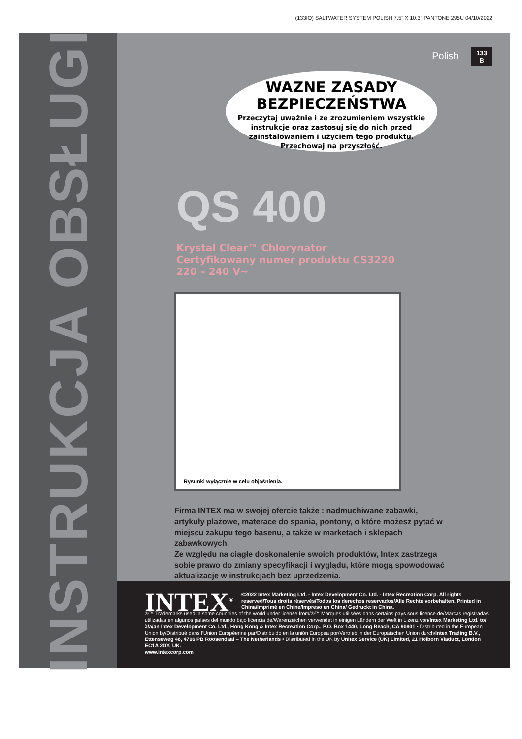(133IO) SALTWATER SYSTEM POLISH 7.5” X 10.3” PANTONE 295U 04/10/2022
INSTRUKCJA OBSŁUGI
Polish 133
B
WAZNE ZASADY
BEZPIECZEŃSTWA
Przeczytaj uważnie i ze zrozumieniem wszystkie instrukcje oraz zastosuj się do nich przed zainstalowaniem i użyciem tego produktu.
Przechowaj na przyszłość.
QS 400
Krystal Clear™ Chlorynator
Certyfikowany numer produktu CS3220
220 – 240 V~
Rysunki wyłącznie w celu objaśnienia.
Firma INTEX ma w swojej ofercie także : nadmuchiwane zabawki, artykuły plażowe, materace do spania, pontony, o które możesz pytać w miejscu zakupu tego basenu, a także w marketach i sklepach zabawkowych.
Ze względu na ciągłe doskonalenie swoich produktów, Intex zastrzega sobie prawo do zmiany specyfikacji i wyglądu, które mogą spowodować aktualizacje w instrukcjach bez uprzedzenia.
INTEX<sup>®</sup> ©2022 Intex Marketing Ltd. - Intex Development Co. Ltd. - Intex Recreation Corp. All rights reserved/Tous droits réservés/Todos los derechos reservados/Alle Rechte vorbehalten. Printed in China/Imprimé en Chine/Impreso en China/ Gedruckt in China.
®™ Trademarks used in some countries of the world under license from/®™ Marques utilisées dans certains pays sous licence de/Marcas registradas utilizadas en algunos países del mundo bajo licencia de/Warenzeichen verwendet in einigen Ländern der Welt in Lizenz von/Intex Marketing Ltd. to/à/a/an Intex Development Co. Ltd., Hong Kong & Intex Recreation Corp., P.O. Box 1440, Long Beach, CA 90801 • Distributed in the European Union by/Distribué dans l’Union Européenne par/Distribuido en la unión Europea por/Vertrieb in der Europäischen Union durch/Intex Trading B.V., Ettenseweg 46, 4706 PB Roosendaal – The Netherlands • Distributed in the UK by Unitex Service (UK) Limited, 21 Holborn Viaduct, London EC1A 2DY, UK.
www.intexcorp.com